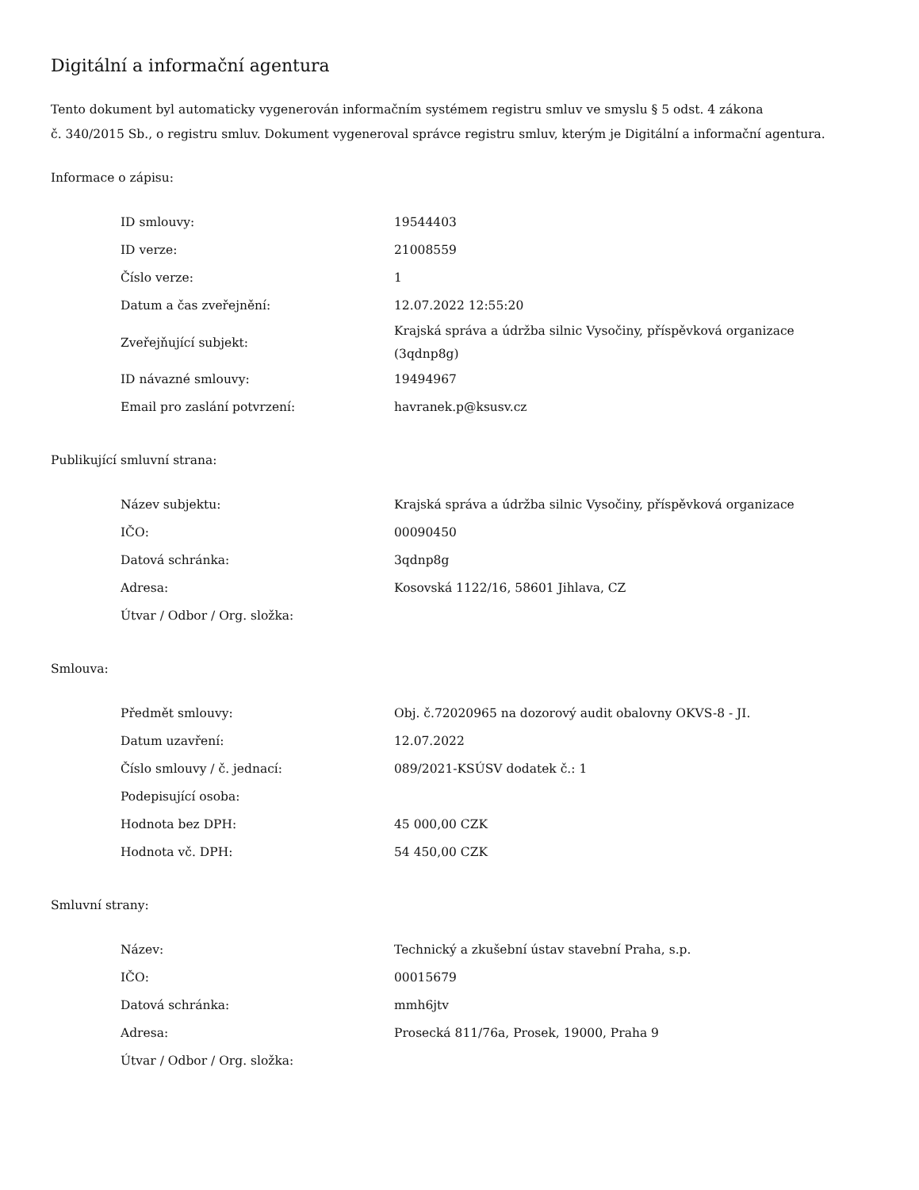Digitální a informační agentura
Tento dokument byl automaticky vygenerován informačním systémem registru smluv ve smyslu § 5 odst. 4 zákona
č. 340/2015 Sb., o registru smluv. Dokument vygeneroval správce registru smluv, kterým je Digitální a informační agentura.
Informace o zápisu:
| ID smlouvy: | 19544403 |
| ID verze: | 21008559 |
| Číslo verze: | 1 |
| Datum a čas zveřejnění: | 12.07.2022 12:55:20 |
| Zveřejňující subjekt: | Krajská správa a údržba silnic Vysočiny, příspěvková organizace (3qdnp8g) |
| ID návazné smlouvy: | 19494967 |
| Email pro zaslání potvrzení: | havranek.p@ksusv.cz |
Publikující smluvní strana:
| Název subjektu: | Krajská správa a údržba silnic Vysočiny, příspěvková organizace |
| IČO: | 00090450 |
| Datová schránka: | 3qdnp8g |
| Adresa: | Kosovská 1122/16, 58601 Jihlava, CZ |
| Útvar / Odbor / Org. složka: | |
Smlouva:
| Předmět smlouvy: | Obj. č.72020965 na dozorový audit obalovny OKVS-8 - JI. |
| Datum uzavření: | 12.07.2022 |
| Číslo smlouvy / č. jednací: | 089/2021-KSÚSV dodatek č.: 1 |
| Podepisující osoba: | |
| Hodnota bez DPH: | 45 000,00 CZK |
| Hodnota vč. DPH: | 54 450,00 CZK |
Smluvní strany:
| Název: | Technický a zkušební ústav stavební Praha, s.p. |
| IČO: | 00015679 |
| Datová schránka: | mmh6jtv |
| Adresa: | Prosecká 811/76a, Prosek, 19000, Praha 9 |
| Útvar / Odbor / Org. složka: | |